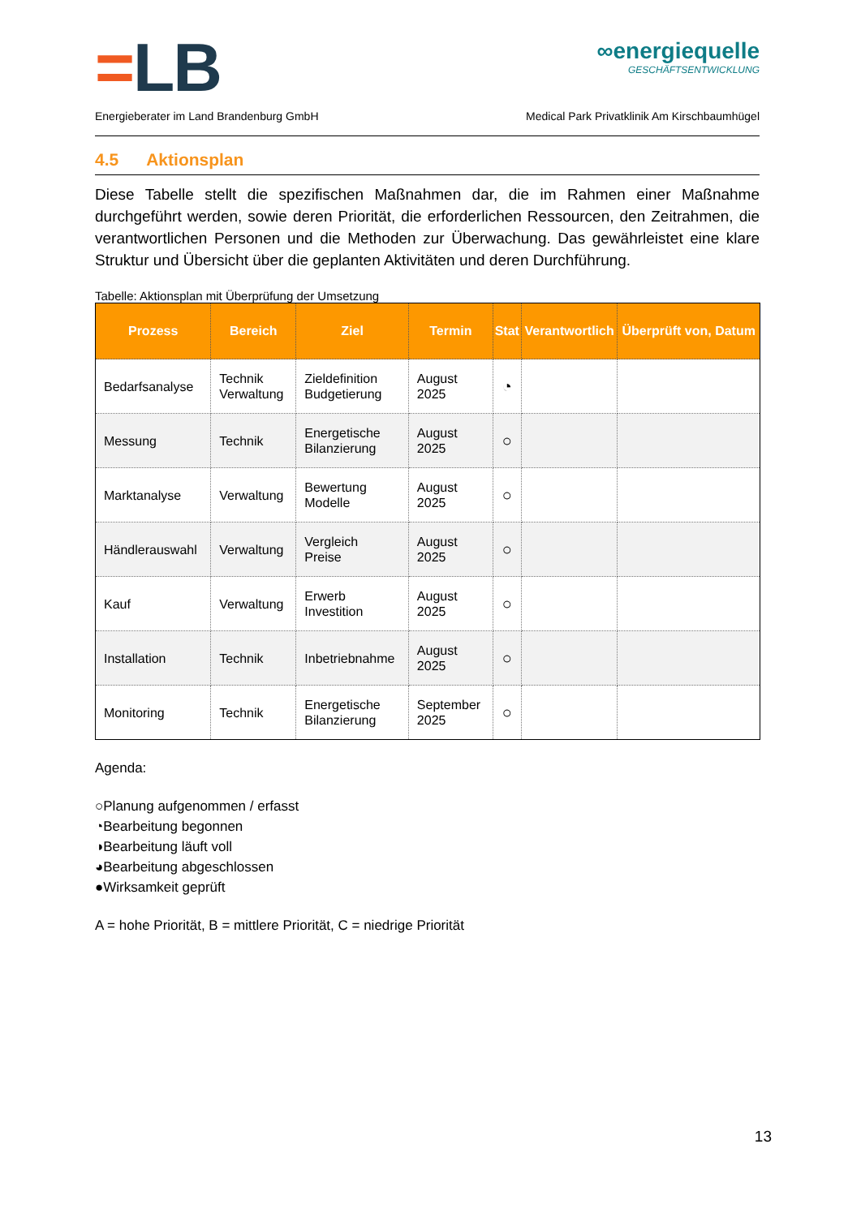=LB
∞energiequelle
GESCHÄFTSENTWICKLUNG
Energieberater im Land Brandenburg GmbH Medical Park Privatklinik Am Kirschbaumhügel
4.5 Aktionsplan
Diese Tabelle stellt die spezifischen Maßnahmen dar, die im Rahmen einer Maßnahme durchgeführt werden, sowie deren Priorität, die erforderlichen Ressourcen, den Zeitrahmen, die verantwortlichen Personen und die Methoden zur Überwachung. Das gewährleistet eine klare Struktur und Übersicht über die geplanten Aktivitäten und deren Durchführung.
Tabelle: Aktionsplan mit Überprüfung der Umsetzung
| Prozess | Bereich | Ziel | Termin | Stat | Verantwortlich | Überprüft von, Datum |
| --- | --- | --- | --- | --- | --- | --- |
| Bedarfsanalyse | Technik Verwaltung | Zieldefinition Budgetierung | August 2025 | ◔ | | |
| Messung | Technik | Energetische Bilanzierung | August 2025 | ○ | | |
| Marktanalyse | Verwaltung | Bewertung Modelle | August 2025 | ○ | | |
| Händlerauswahl | Verwaltung | Vergleich Preise | August 2025 | ○ | | |
| Kauf | Verwaltung | Erwerb Investition | August 2025 | ○ | | |
| Installation | Technik | Inbetriebnahme | August 2025 | ○ | | |
| Monitoring | Technik | Energetische Bilanzierung | September 2025 | ○ | | |
Agenda:
○Planung aufgenommen / erfasst
◔Bearbeitung begonnen
◑Bearbeitung läuft voll
◕Bearbeitung abgeschlossen
●Wirksamkeit geprüft
A = hohe Priorität, B = mittlere Priorität, C = niedrige Priorität
13